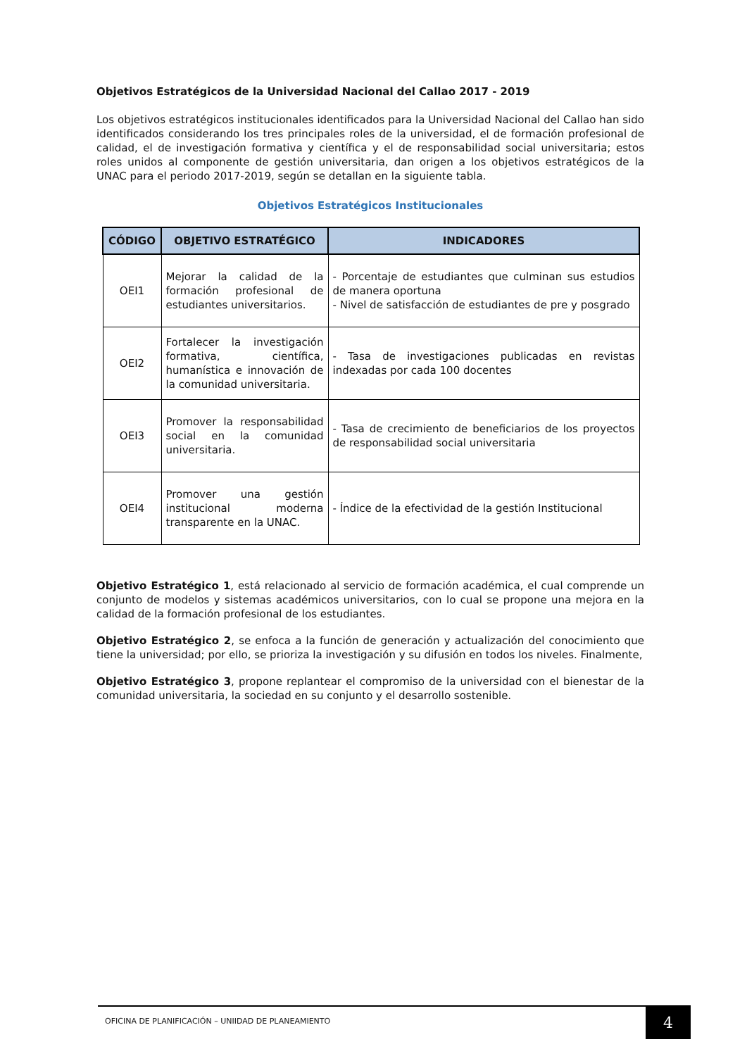Objetivos Estratégicos de la Universidad Nacional del Callao 2017 - 2019
Los objetivos estratégicos institucionales identificados para la Universidad Nacional del Callao han sido identificados considerando los tres principales roles de la universidad, el de formación profesional de calidad, el de investigación formativa y científica y el de responsabilidad social universitaria; estos roles unidos al componente de gestión universitaria, dan origen a los objetivos estratégicos de la UNAC para el periodo 2017-2019, según se detallan en la siguiente tabla.
Objetivos Estratégicos Institucionales
| CÓDIGO | OBJETIVO ESTRATÉGICO | INDICADORES |
| --- | --- | --- |
| OEI1 | Mejorar la calidad de la formación profesional de estudiantes universitarios. | - Porcentaje de estudiantes que culminan sus estudios de manera oportuna - Nivel de satisfacción de estudiantes de pre y posgrado |
| OEI2 | Fortalecer la investigación formativa, científica, humanística e innovación de la comunidad universitaria. | - Tasa de investigaciones publicadas en revistas indexadas por cada 100 docentes |
| OEI3 | Promover la responsabilidad social en la comunidad universitaria. | - Tasa de crecimiento de beneficiarios de los proyectos de responsabilidad social universitaria |
| OEI4 | Promover una gestión institucional moderna transparente en la UNAC. | - Índice de la efectividad de la gestión Institucional |
Objetivo Estratégico 1, está relacionado al servicio de formación académica, el cual comprende un conjunto de modelos y sistemas académicos universitarios, con lo cual se propone una mejora en la calidad de la formación profesional de los estudiantes.
Objetivo Estratégico 2, se enfoca a la función de generación y actualización del conocimiento que tiene la universidad; por ello, se prioriza la investigación y su difusión en todos los niveles. Finalmente,
Objetivo Estratégico 3, propone replantear el compromiso de la universidad con el bienestar de la comunidad universitaria, la sociedad en su conjunto y el desarrollo sostenible.
OFICINA DE PLANIFICACIÓN – UNIIDAD DE PLANEAMIENTO
4